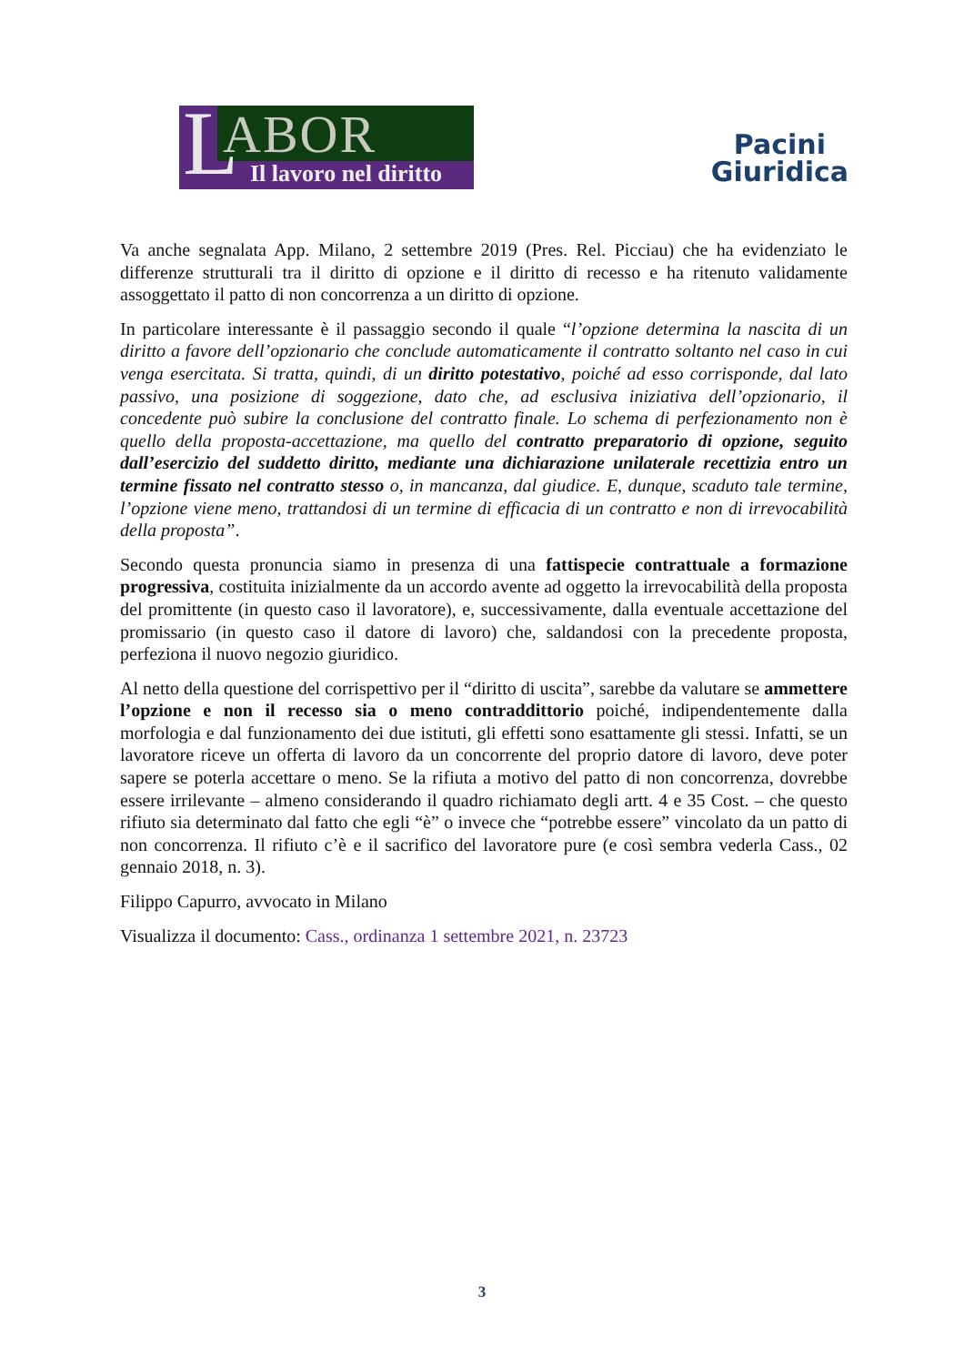L ABOR
Il lavoro nel diritto
Pacini
Giuridica
Va anche segnalata App. Milano, 2 settembre 2019 (Pres. Rel. Picciau) che ha evidenziato le differenze strutturali tra il diritto di opzione e il diritto di recesso e ha ritenuto validamente assoggettato il patto di non concorrenza a un diritto di opzione.
In particolare interessante è il passaggio secondo il quale “l’opzione determina la nascita di un diritto a favore dell’opzionario che conclude automaticamente il contratto soltanto nel caso in cui venga esercitata. Si tratta, quindi, di un diritto potestativo, poiché ad esso corrisponde, dal lato passivo, una posizione di soggezione, dato che, ad esclusiva iniziativa dell’opzionario, il concedente può subire la conclusione del contratto finale. Lo schema di perfezionamento non è quello della proposta-accettazione, ma quello del contratto preparatorio di opzione, seguito dall’esercizio del suddetto diritto, mediante una dichiarazione unilaterale recettizia entro un termine fissato nel contratto stesso o, in mancanza, dal giudice. E, dunque, scaduto tale termine, l’opzione viene meno, trattandosi di un termine di efficacia di un contratto e non di irrevocabilità della proposta”.
Secondo questa pronuncia siamo in presenza di una fattispecie contrattuale a formazione progressiva, costituita inizialmente da un accordo avente ad oggetto la irrevocabilità della proposta del promittente (in questo caso il lavoratore), e, successivamente, dalla eventuale accettazione del promissario (in questo caso il datore di lavoro) che, saldandosi con la precedente proposta, perfeziona il nuovo negozio giuridico.
Al netto della questione del corrispettivo per il “diritto di uscita”, sarebbe da valutare se ammettere l’opzione e non il recesso sia o meno contraddittorio poiché, indipendentemente dalla morfologia e dal funzionamento dei due istituti, gli effetti sono esattamente gli stessi. Infatti, se un lavoratore riceve un offerta di lavoro da un concorrente del proprio datore di lavoro, deve poter sapere se poterla accettare o meno. Se la rifiuta a motivo del patto di non concorrenza, dovrebbe essere irrilevante – almeno considerando il quadro richiamato degli artt. 4 e 35 Cost. – che questo rifiuto sia determinato dal fatto che egli “è” o invece che “potrebbe essere” vincolato da un patto di non concorrenza. Il rifiuto c’è e il sacrifico del lavoratore pure (e così sembra vederla Cass., 02 gennaio 2018, n. 3).
Filippo Capurro, avvocato in Milano
Visualizza il documento: Cass., ordinanza 1 settembre 2021, n. 23723
3